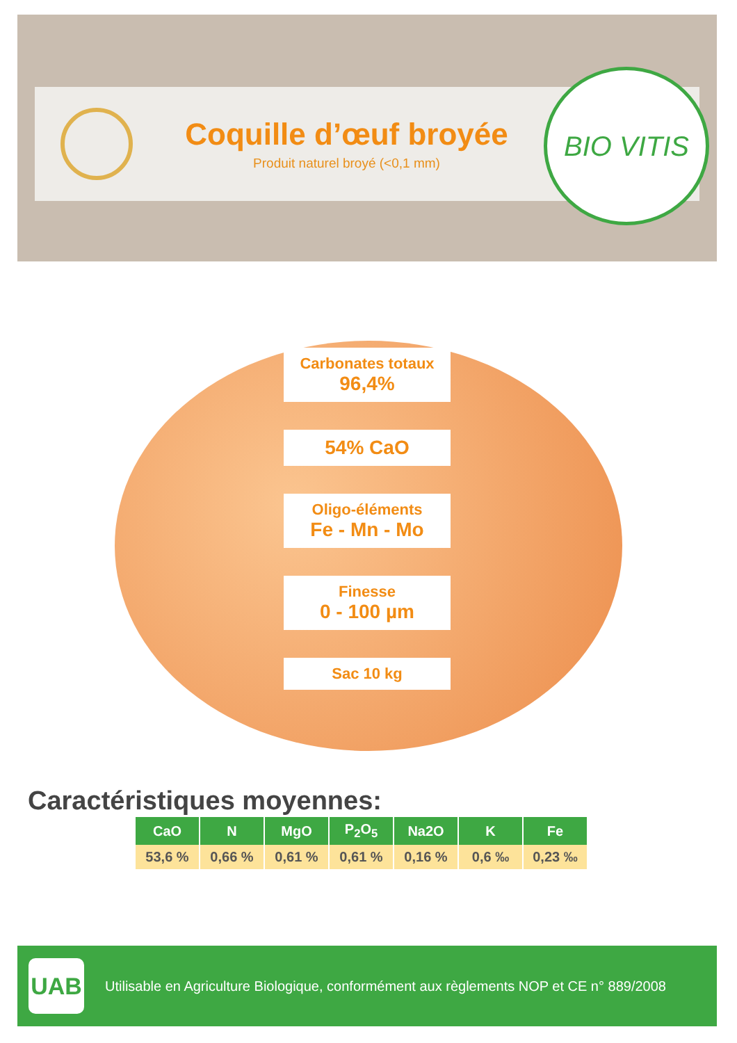Coquille d’œuf broyée
Produit naturel broyé (<0,1 mm)
BIO VITIS
Carbonates totaux
96,4%
54% CaO
Oligo-éléments
Fe - Mn - Mo
Finesse
0 - 100 µm
Sac 10 kg
Caractéristiques moyennes:
| CaO | N | MgO | P<sub>2</sub>O<sub>5</sub> | Na2O | K | Fe |
| --- | --- | --- | --- | --- | --- | --- |
| 53,6 % | 0,66 % | 0,61 % | 0,61 % | 0,16 % | 0,6 ‰ | 0,23 ‰ |
UAB
Utilisable en Agriculture Biologique, conformément aux règlements NOP et CE n° 889/2008